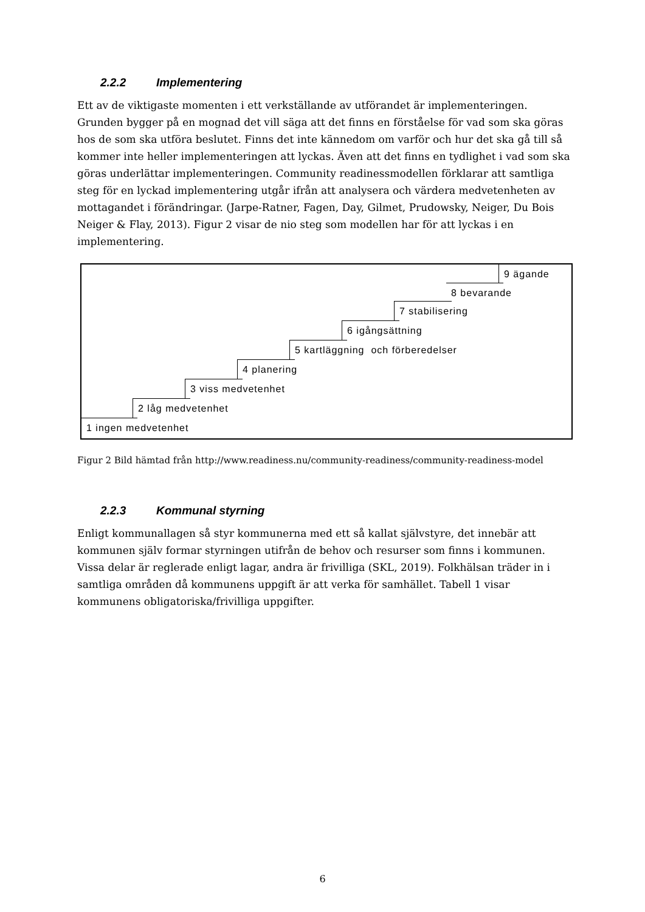2.2.2 Implementering
Ett av de viktigaste momenten i ett verkställande av utförandet är implementeringen. Grunden bygger på en mognad det vill säga att det finns en förståelse för vad som ska göras hos de som ska utföra beslutet. Finns det inte kännedom om varför och hur det ska gå till så kommer inte heller implementeringen att lyckas. Även att det finns en tydlighet i vad som ska göras underlättar implementeringen. Community readinessmodellen förklarar att samtliga steg för en lyckad implementering utgår ifrån att analysera och värdera medvetenheten av mottagandet i förändringar. (Jarpe-Ratner, Fagen, Day, Gilmet, Prudowsky, Neiger, Du Bois Neiger & Flay, 2013). Figur 2 visar de nio steg som modellen har för att lyckas i en implementering.
1 ingen medvetenhet
2 låg medvetenhet
3 viss medvetenhet
4 planering
5 kartläggning och förberedelser
6 igångsättning
7 stabilisering
8 bevarande
9 ägande
Figur 2 Bild hämtad från http://www.readiness.nu/community-readiness/community-readiness-model
2.2.3 Kommunal styrning
Enligt kommunallagen så styr kommunerna med ett så kallat självstyre, det innebär att kommunen själv formar styrningen utifrån de behov och resurser som finns i kommunen. Vissa delar är reglerade enligt lagar, andra är frivilliga (SKL, 2019). Folkhälsan träder in i samtliga områden då kommunens uppgift är att verka för samhället. Tabell 1 visar kommunens obligatoriska/frivilliga uppgifter.
6